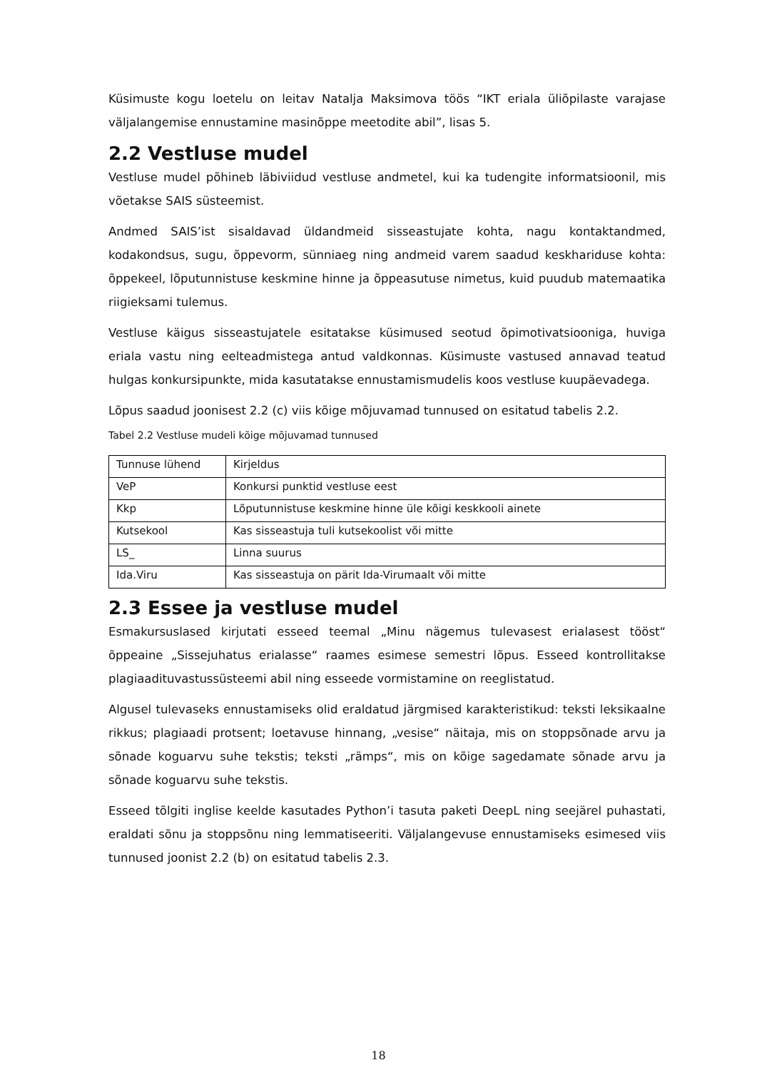Küsimuste kogu loetelu on leitav Natalja Maksimova töös “IKT eriala üliõpilaste varajase väljalangemise ennustamine masinõppe meetodite abil”, lisas 5.
2.2 Vestluse mudel
Vestluse mudel põhineb läbiviidud vestluse andmetel, kui ka tudengite informatsioonil, mis võetakse SAIS süsteemist.
Andmed SAIS’ist sisaldavad üldandmeid sisseastujate kohta, nagu kontaktandmed, kodakondsus, sugu, õppevorm, sünniaeg ning andmeid varem saadud keskhariduse kohta: õppekeel, lõputunnistuse keskmine hinne ja õppeasutuse nimetus, kuid puudub matemaatika riigieksami tulemus.
Vestluse käigus sisseastujatele esitatakse küsimused seotud õpimotivatsiooniga, huviga eriala vastu ning eelteadmistega antud valdkonnas. Küsimuste vastused annavad teatud hulgas konkursipunkte, mida kasutatakse ennustamismudelis koos vestluse kuupäevadega.
Lõpus saadud joonisest 2.2 (c) viis kõige mõjuvamad tunnused on esitatud tabelis 2.2.
Tabel 2.2 Vestluse mudeli kõige mõjuvamad tunnused
| Tunnuse lühend | Kirjeldus |
| VeP | Konkursi punktid vestluse eest |
| Kkp | Lõputunnistuse keskmine hinne üle kõigi keskkooli ainete |
| Kutsekool | Kas sisseastuja tuli kutsekoolist või mitte |
| LS_ | Linna suurus |
| Ida.Viru | Kas sisseastuja on pärit Ida-Virumaalt või mitte |
2.3 Essee ja vestluse mudel
Esmakursuslased kirjutati esseed teemal „Minu nägemus tulevasest erialasest tööst“ õppeaine „Sissejuhatus erialasse“ raames esimese semestri lõpus. Esseed kontrollitakse plagiaadituvastussüsteemi abil ning esseede vormistamine on reeglistatud.
Algusel tulevaseks ennustamiseks olid eraldatud järgmised karakteristikud: teksti leksikaalne rikkus; plagiaadi protsent; loetavuse hinnang, „vesise“ näitaja, mis on stoppsõnade arvu ja sõnade koguarvu suhe tekstis; teksti „rämps“, mis on kõige sagedamate sõnade arvu ja sõnade koguarvu suhe tekstis.
Esseed tõlgiti inglise keelde kasutades Python’i tasuta paketi DeepL ning seejärel puhastati, eraldati sõnu ja stoppsõnu ning lemmatiseeriti. Väljalangevuse ennustamiseks esimesed viis tunnused joonist 2.2 (b) on esitatud tabelis 2.3.
18